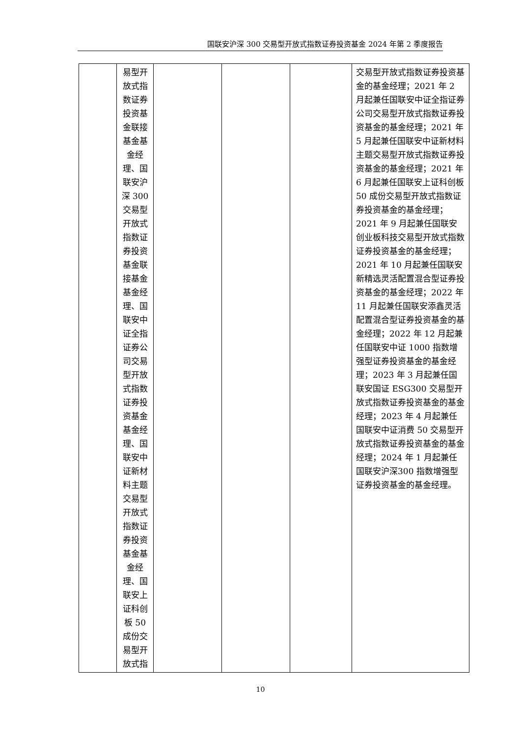国联安沪深 300 交易型开放式指数证券投资基金 2024 年第 2 季度报告
| | 易型开 放式指 数证券 投资基 金联接 基金基 金经 理、国 联安沪 深 300 交易型 开放式 指数证 券投资 基金联 接基金 基金经 理、国 联安中 证全指 证券公 司交易 型开放 式指数 证券投 资基金 基金经 理、国 联安中 证新材 料主题 交易型 开放式 指数证 券投资 基金基 金经 理、国 联安上 证科创 板 50 成份交 易型开 放式指 | | | | 交易型开放式指数证券投资基金的基金经理；2021 年 2 月起兼任国联安中证全指证券公司交易型开放式指数证券投资基金的基金经理；2021 年 5 月起兼任国联安中证新材料主题交易型开放式指数证券投资基金的基金经理；2021 年 6 月起兼任国联安上证科创板 50 成份交易型开放式指数证券投资基金的基金经理；2021 年 9 月起兼任国联安创业板科技交易型开放式指数证券投资基金的基金经理；2021 年 10 月起兼任国联安新精选灵活配置混合型证券投资基金的基金经理；2022 年 11 月起兼任国联安添鑫灵活配置混合型证券投资基金的基金经理；2022 年 12 月起兼任国联安中证 1000 指数增强型证券投资基金的基金经理；2023 年 3 月起兼任国联安国证 ESG300 交易型开放式指数证券投资基金的基金经理；2023 年 4 月起兼任国联安中证消费 50 交易型开放式指数证券投资基金的基金经理；2024 年 1 月起兼任国联安沪深300 指数增强型证券投资基金的基金经理。 |
10